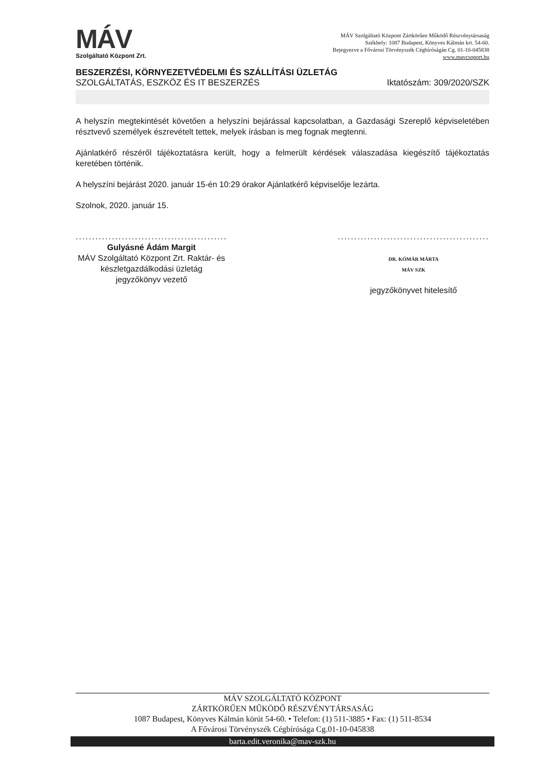MÁV
Szolgáltató Központ Zrt.
MÁV Szolgáltató Központ Zártkörűen Működő Részvénytársaság
Székhely: 1087 Budapest, Könyves Kálmán krt. 54-60.
Bejegyezve a Fővárosi Törvényszék Cégbíróságán Cg. 01-10-045838
www.mavcsoport.hu
BESZERZÉSI, KÖRNYEZETVÉDELMI ÉS SZÁLLÍTÁSI ÜZLETÁG
SZOLGÁLTATÁS, ESZKÖZ ÉS IT BESZERZÉS Iktatószám: 309/2020/SZK
A helyszín megtekintését követően a helyszíni bejárással kapcsolatban, a Gazdasági Szereplő képviseletében résztvevő személyek észrevételt tettek, melyek írásban is meg fognak megtenni.
Ajánlatkérő részéről tájékoztatásra került, hogy a felmerült kérdések válaszadása kiegészítő tájékoztatás keretében történik.
A helyszíni bejárást 2020. január 15-én 10:29 órakor Ajánlatkérő képviselője lezárta.
Szolnok, 2020. január 15.
..............................................
Gulyásné Ádám Margit
MÁV Szolgáltató Központ Zrt. Raktár- és
készletgazdálkodási üzletág
jegyzőkönyv vezető
..............................................
DR. KÓMÁR MÁRTA
MÁV SZK
jegyzőkönyvet hitelesítő
MÁV SZOLGÁLTATÓ KÖZPONT
ZÁRTKÖRŰEN MŰKÖDŐ RÉSZVÉNYTÁRSASÁG
1087 Budapest, Könyves Kálmán körút 54-60. • Telefon: (1) 511-3885 • Fax: (1) 511-8534
A Fővárosi Törvényszék Cégbírósága Cg.01-10-045838
barta.edit.veronika@mav-szk.hu